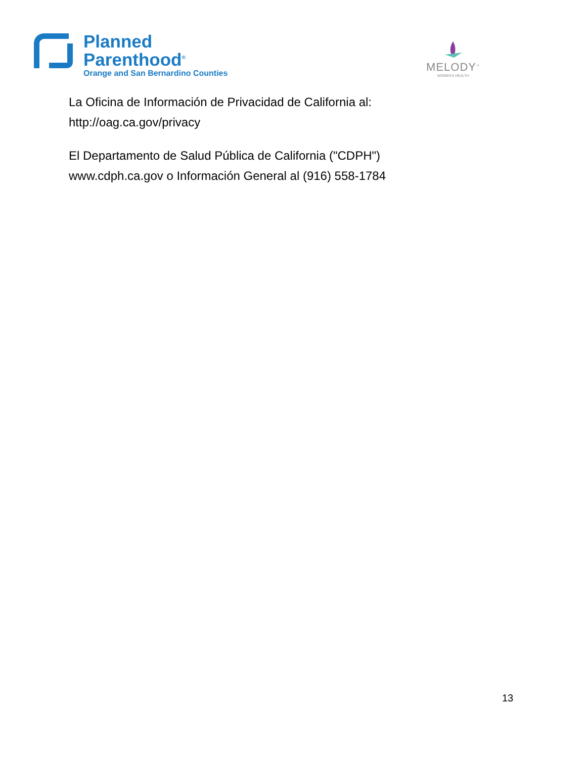Planned
Parenthood<sup>®</sup>
Orange and San Bernardino Counties
MELODY<sup>™</sup>
WOMEN'S HEALTH
La Oficina de Información de Privacidad de California al:
http://oag.ca.gov/privacy
El Departamento de Salud Pública de California ("CDPH")
www.cdph.ca.gov o Información General al (916) 558-1784
13